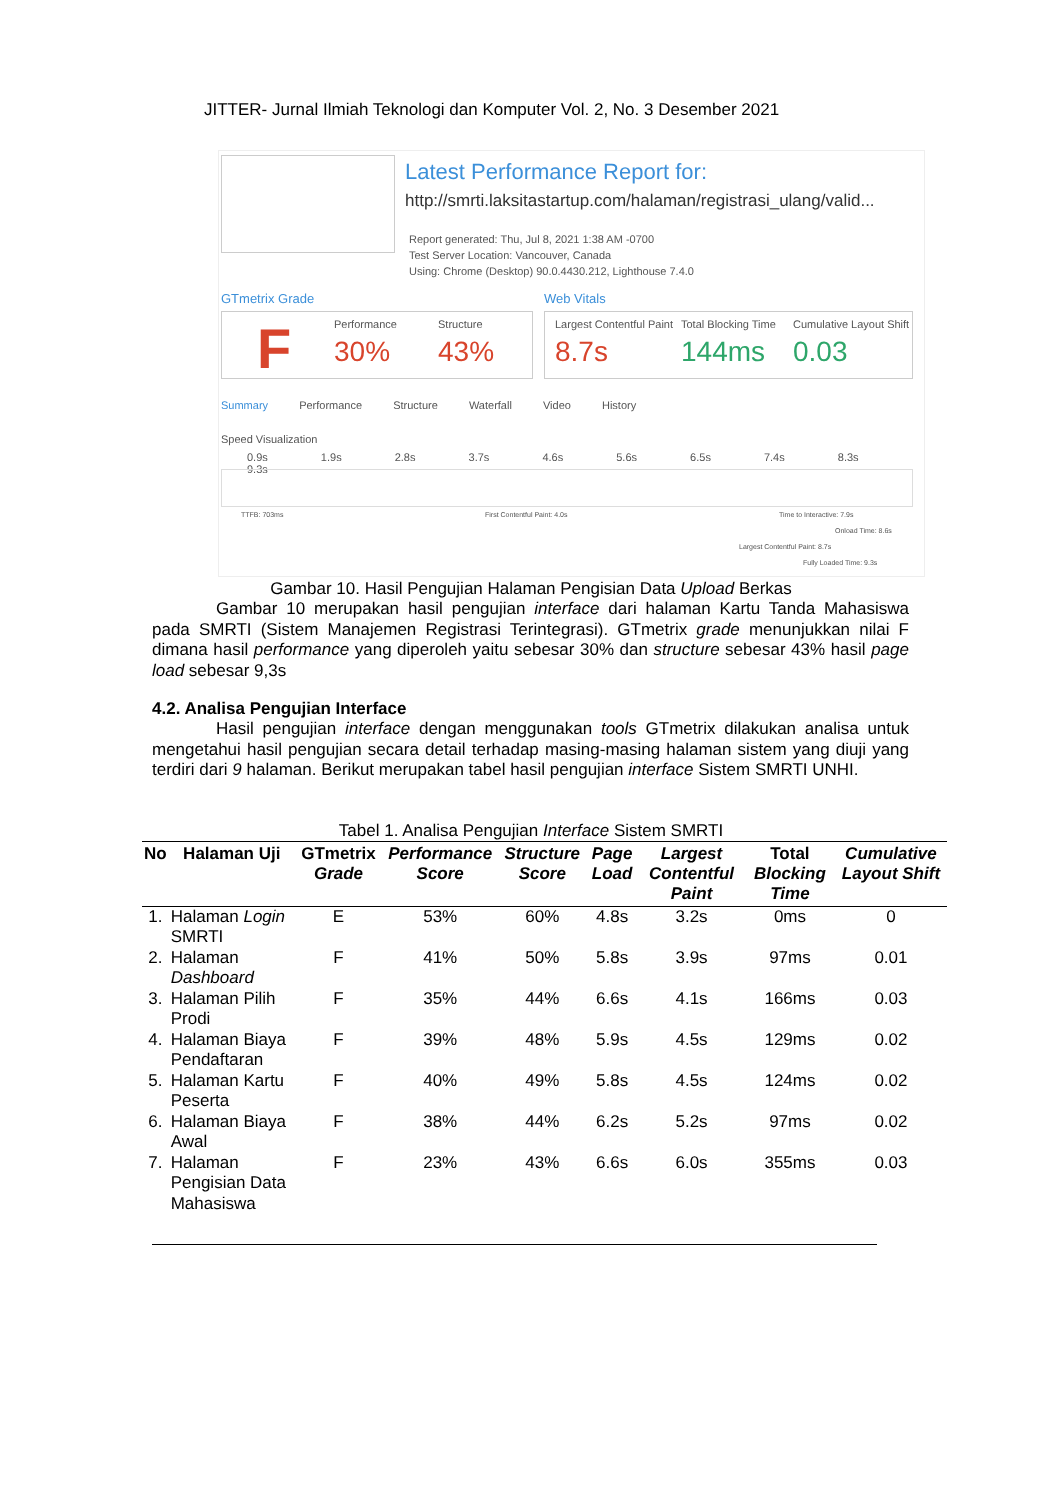JITTER- Jurnal Ilmiah Teknologi dan Komputer Vol. 2, No. 3 Desember 2021
Latest Performance Report for:
http://smrti.laksitastartup.com/halaman/registrasi_ulang/valid...
Report generated: Thu, Jul 8, 2021 1:38 AM -0700
Test Server Location: Vancouver, Canada
Using: Chrome (Desktop) 90.0.4430.212, Lighthouse 7.4.0
GTmetrix Grade Web Vitals
F Performance
30% Structure
43%
Largest Contentful Paint
8.7s Total Blocking Time
144ms Cumulative Layout Shift
0.03
Summary Performance Structure Waterfall Video History
Speed Visualization
0.9s 1.9s 2.8s 3.7s 4.6s 5.6s 6.5s 7.4s 8.3s 9.3s
TTFB: 703ms First Contentful Paint: 4.0s Time to Interactive: 7.9s
Onload Time: 8.6s
Largest Contentful Paint: 8.7s
Fully Loaded Time: 9.3s
Gambar 10. Hasil Pengujian Halaman Pengisian Data Upload Berkas
Gambar 10 merupakan hasil pengujian interface dari halaman Kartu Tanda Mahasiswa pada SMRTI (Sistem Manajemen Registrasi Terintegrasi). GTmetrix grade menunjukkan nilai F dimana hasil performance yang diperoleh yaitu sebesar 30% dan structure sebesar 43% hasil page load sebesar 9,3s
4.2. Analisa Pengujian Interface
Hasil pengujian interface dengan menggunakan tools GTmetrix dilakukan analisa untuk mengetahui hasil pengujian secara detail terhadap masing-masing halaman sistem yang diuji yang terdiri dari 9 halaman. Berikut merupakan tabel hasil pengujian interface Sistem SMRTI UNHI.
Tabel 1. Analisa Pengujian Interface Sistem SMRTI
| No | Halaman Uji | GTmetrix Grade | Performance Score | Structure Score | Page Load | Largest Contentful Paint | Total Blocking Time | Cumulative Layout Shift |
| --- | --- | --- | --- | --- | --- | --- | --- | --- |
| 1. | Halaman Login SMRTI | E | 53% | 60% | 4.8s | 3.2s | 0ms | 0 |
| 2. | Halaman Dashboard | F | 41% | 50% | 5.8s | 3.9s | 97ms | 0.01 |
| 3. | Halaman Pilih Prodi | F | 35% | 44% | 6.6s | 4.1s | 166ms | 0.03 |
| 4. | Halaman Biaya Pendaftaran | F | 39% | 48% | 5.9s | 4.5s | 129ms | 0.02 |
| 5. | Halaman Kartu Peserta | F | 40% | 49% | 5.8s | 4.5s | 124ms | 0.02 |
| 6. | Halaman Biaya Awal | F | 38% | 44% | 6.2s | 5.2s | 97ms | 0.02 |
| 7. | Halaman Pengisian Data Mahasiswa | F | 23% | 43% | 6.6s | 6.0s | 355ms | 0.03 |